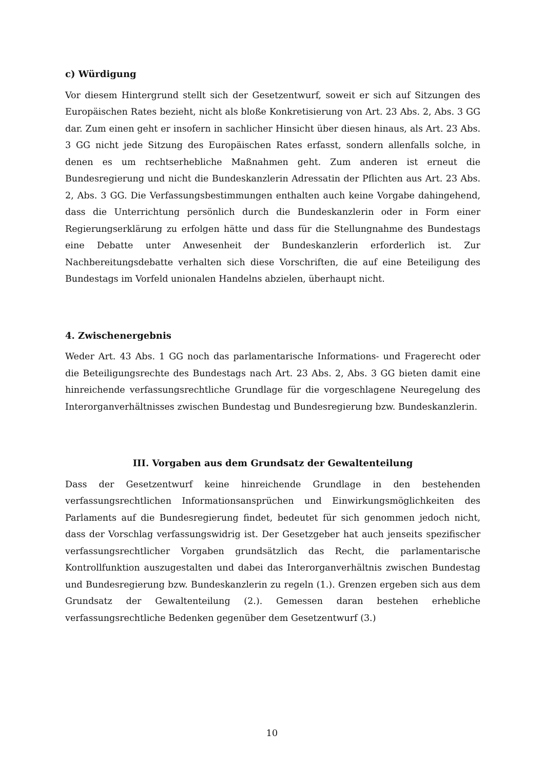c) Würdigung
Vor diesem Hintergrund stellt sich der Gesetzentwurf, soweit er sich auf Sitzungen des Europäischen Rates bezieht, nicht als bloße Konkretisierung von Art. 23 Abs. 2, Abs. 3 GG dar. Zum einen geht er insofern in sachlicher Hinsicht über diesen hinaus, als Art. 23 Abs. 3 GG nicht jede Sitzung des Europäischen Rates erfasst, sondern allenfalls solche, in denen es um rechtserhebliche Maßnahmen geht. Zum anderen ist erneut die Bundesregierung und nicht die Bundeskanzlerin Adressatin der Pflichten aus Art. 23 Abs. 2, Abs. 3 GG. Die Verfassungsbestimmungen enthalten auch keine Vorgabe dahingehend, dass die Unterrichtung persönlich durch die Bundeskanzlerin oder in Form einer Regierungserklärung zu erfolgen hätte und dass für die Stellungnahme des Bundestags eine Debatte unter Anwesenheit der Bundeskanzlerin erforderlich ist. Zur Nachbereitungsdebatte verhalten sich diese Vorschriften, die auf eine Beteiligung des Bundestags im Vorfeld unionalen Handelns abzielen, überhaupt nicht.
4. Zwischenergebnis
Weder Art. 43 Abs. 1 GG noch das parlamentarische Informations- und Fragerecht oder die Beteiligungsrechte des Bundestags nach Art. 23 Abs. 2, Abs. 3 GG bieten damit eine hinreichende verfassungsrechtliche Grundlage für die vorgeschlagene Neuregelung des Interorganverhältnisses zwischen Bundestag und Bundesregierung bzw. Bundeskanzlerin.
III. Vorgaben aus dem Grundsatz der Gewaltenteilung
Dass der Gesetzentwurf keine hinreichende Grundlage in den bestehenden verfassungsrechtlichen Informationsansprüchen und Einwirkungsmöglichkeiten des Parlaments auf die Bundesregierung findet, bedeutet für sich genommen jedoch nicht, dass der Vorschlag verfassungswidrig ist. Der Gesetzgeber hat auch jenseits spezifischer verfassungsrechtlicher Vorgaben grundsätzlich das Recht, die parlamentarische Kontrollfunktion auszugestalten und dabei das Interorganverhältnis zwischen Bundestag und Bundesregierung bzw. Bundeskanzlerin zu regeln (1.). Grenzen ergeben sich aus dem Grundsatz der Gewaltenteilung (2.). Gemessen daran bestehen erhebliche verfassungsrechtliche Bedenken gegenüber dem Gesetzentwurf (3.)
10